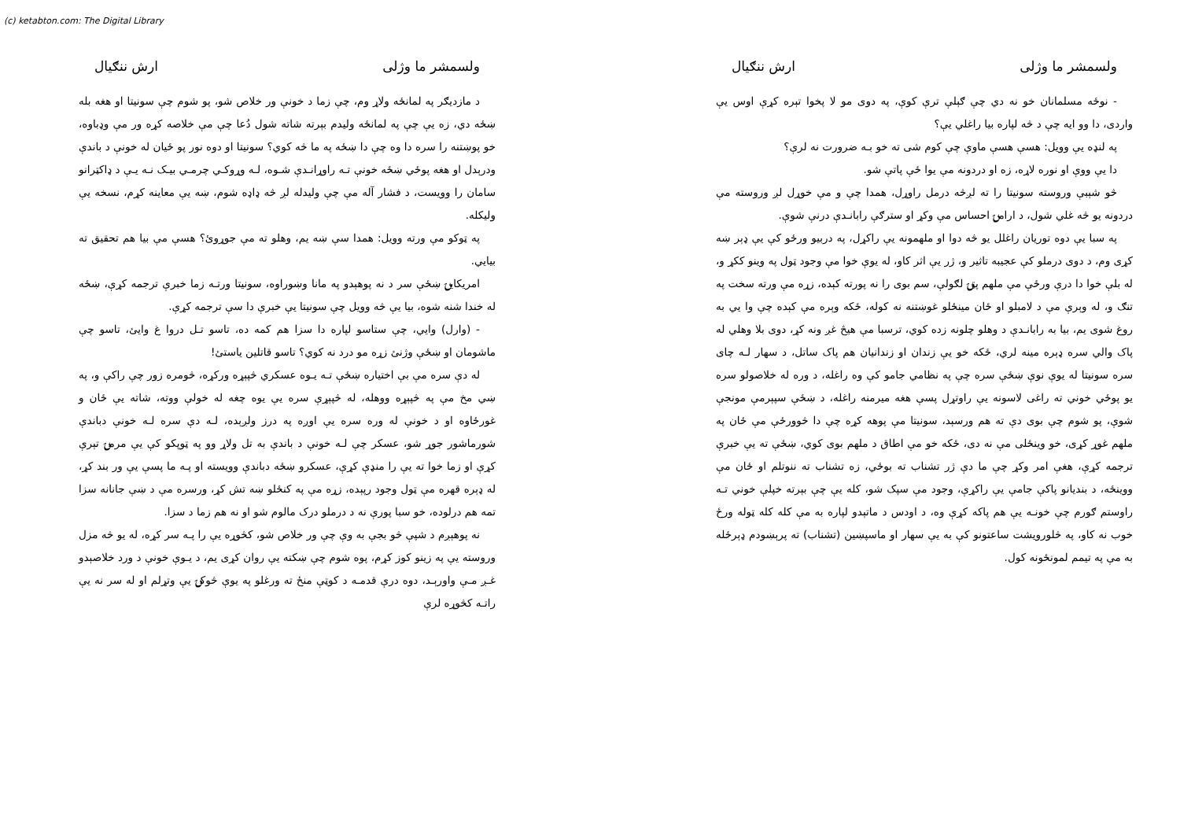(c) ketabton.com: The Digital Library
ولسمشر ما وژلی ارش ننګیال
- نوځه مسلمانان خو نه دي چې ګېلې ترې کوې، په دوی مو لا پخوا تېره کړې اوس يې وارد‌ی، دا وو ایه چې د څه لپاره بیا راغلي يې؟
په لنډه یې وویل: هسې هسې ماوې چې کوم شی ته خو بـه ضرورت نه لرې؟
دا یې ووې او نوره لاړه، زه او دردونه مې یوا ځې پاتې شو.
څو شېبې وروسته سونیتا را ته لږڅه درمل راوړل، همدا چې و مې خوړل لږ وروسته مې دردونه یو څه غلي شول، د ارامۍ احساس مې وکړ او سترګې رابانـدې درنې شوې.
په سبا یې دوه توريان راغلل يو څه دوا او ملهمونه يې راکړل، په دربیو ورځو کې يې ډېر ښه کړی وم، د دوی درملو کې عجیبه تاثیر و، ژر يې اثر کاو، له یوې خوا مې وجود ټول په وینو ککړ و، له بلې خوا دا درې ورځې مې ملهم پټۍ لګولې، سم بوی را نه پورته کېده، زړه مې ورته سخت په تنګ و، له وېرې مې د لامبلو او ځان مینځلو غوښتنه نه کوله، ځکه وېره مې کېده چې وا يي به روغ شوی يم، بیا به رابانـدې د وهلو چلونه زده کوي، ترسبا مې هيڅ غږ ونه کړ، دوی بلا وهلي له پاک والي سره ډېره مینه لري، ځکه خو يې زندان او زندانیان هم پاک ساتل، د سهار لـه چای سره سونیتا له یوې نوې ښځې سره چې په نظامي جامو کې وه راغله، د وره له خلاصولو سره يو پوځي خوني ته راغی لاسونه یې راوتړل پسې هغه میرمنه راغله، د ښځې سپېرمې مونجې شوې، پو شوم چې بوی دې ته هم ورسېد، سونیتا مې پوهه کړه چې دا څوورځې مې ځان په ملهم غوړ کړی، خو وینځلی مې نه دی، ځکه خو مې اطاق د ملهم بوی کوي، ښځې ته يې خبرې ترجمه کړې، هغې امر وکړ چې ما دې ژر تشناب ته بوځي، زه تشناب ته ننوتلم او ځان مې ووينځه، د بنديانو پاکې جامې يې راکړې، وجود مې سپک شو، کله يې چې بېرته خپلې خوني تـه راوستم ګورم چې خونـه يې هم پاکه کړې وه، د اودس د ماتېدو لپاره به مې کله کله ټوله ورځ خوب نه کاو، په څلورويشت ساعتونو کې به يې سهار او ماسپښين (تشناب) ته پرېښودم ډېرځله به مې په تيمم لمونځونه کول.
ولسمشر ما وژلی ارش ننګیال
د مازدیګر په لمانځه ولاړ وم، چې زما د خونې ور خلاص شو، پو شوم چې سونیتا او هغه بله ښځه دي، زه يې چې په لمانځه ولیدم بېرته شاته شول دُعا چې مې خلاصه کړه ور مې وډباوه، خو پوښتنه را سره دا وه چې دا ښځه په ما څه کوي؟ سونیتا او دوه نور پو ځیان له خونې د باندې ودرېدل او هغه پوځي ښځه خونې تـه راوړانـدې شـوه، لـه وړوکـي چرمـي بيـک نـه يـې د ډاکټرانو سامان را وويست، د فشار آله مې چې ولیدله لږ څه ډاډه شوم، ښه يې معاينه کړم، نسخه يې وليکله.
په ټوکو مې ورته وويل: همدا سې ښه يم، وهلو ته مې جوړوئ؟ هسې مې بيا هم تحقيق ته بيايي.
امريکايۍ ښځې سر د نه پوهېدو په مانا وښوراوه، سونیتا ورتـه زما خبرې ترجمه کړې، ښځه له خندا شنه شوه، بیا يې څه وویل چې سونیتا يې خبرې دا سې ترجمه کړې.
- (وارل) وايي، چې ستاسو لپاره دا سزا هم کمه ده، تاسو تـل دروا غ وايئ، تاسو چې ماشومان او ښځې وژنئ زړه مو درد نه کوي؟ تاسو قاتلين ياستئ!
له دې سره مې بې اختياره ښځې تـه يـوه عسکري څپېړه ورکړه، څومره زور چې راکې و، په ښي مخ مې په څپېړه ووهله، له څپېړې سره يې يوه چغه له خولې ووته، شاته يې ځان و غورځاوه او د خونې له وره سره يې اوږه په درز ولږېده، لـه دې سره لـه خونې دباندې شورماشور جوړ شو، عسکر چې لـه خونې د باندې به تل ولاړ وو په ټوپکو کې يې مرمۍ تېرې کړې او زما خوا ته يې را منډې کړې، عسکرو ښځه دباندې وويسته او پـه ما پسې يې ور بند کړ، له ډېره قهره مې ټول وجود رپېده، زړه مې په کنځلو ښه تش کړ، ورسره مې د ښې جانانه سزا تمه هم درلوده، خو سبا پورې نه د درملو درک مالوم شو او نه هم زما د سزا.
نه پوهېږم د شپې څو بجې به وې چې ور خلاص شو، کڅوړه يې را پـه سر کړه، له يو څه مزل وروسته يې په زينو کوز کړم، پوه شوم چې ښکته يې روان کړی يم، د يـوې خونې د ورد خلاصېدو غـږ مـې واورېـد، دوه درې قدمـه د کوټې منځ ته ورغلو په يوې څوکۍ يې وتړلم او له سر نه يې راتـه کڅوړه لرې